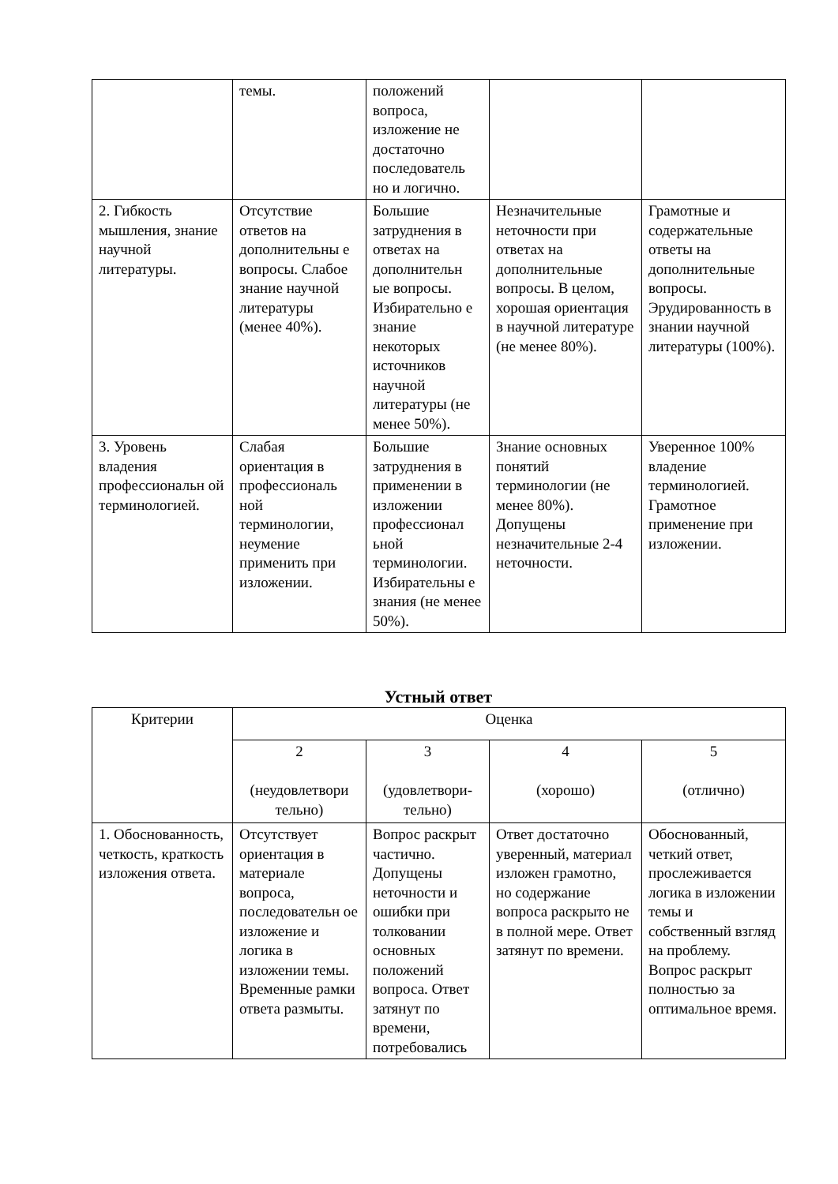| | темы. | положений вопроса, изложение не достаточно последователь но и логично. | | |
| 2. Гибкость мышления, знание научной литературы. | Отсутствие ответов на дополнительны е вопросы. Слабое знание научной литературы (менее 40%). | Большие затруднения в ответах на дополнительн ые вопросы. Избирательно е знание некоторых источников научной литературы (не менее 50%). | Незначительные неточности при ответах на дополнительные вопросы. В целом, хорошая ориентация в научной литературе (не менее 80%). | Грамотные и содержательные ответы на дополнительные вопросы. Эрудированность в знании научной литературы (100%). |
| 3. Уровень владения профессиональн ой терминологией. | Слабая ориентация в профессиональ ной терминологии, неумение применить при изложении. | Большие затруднения в применении в изложении профессионал ьной терминологии. Избирательны е знания (не менее 50%). | Знание основных понятий терминологии (не менее 80%). Допущены незначительные 2-4 неточности. | Уверенное 100% владение терминологией. Грамотное применение при изложении. |
Устный ответ
| Критерии | Оценка | | | |
| --- | --- | --- | --- | --- |
| | 2 (неудовлетвори тельно) | 3 (удовлетвори-тельно) | 4 (хорошо) | 5 (отлично) |
| 1. Обоснованность, четкость, краткость изложения ответа. | Отсутствует ориентация в материале вопроса, последовательн ое изложение и логика в изложении темы. Временные рамки ответа размыты. | Вопрос раскрыт частично. Допущены неточности и ошибки при толковании основных положений вопроса. Ответ затянут по времени, потребовались | Ответ достаточно уверенный, материал изложен грамотно, но содержание вопроса раскрыто не в полной мере. Ответ затянут по времени. | Обоснованный, четкий ответ, прослеживается логика в изложении темы и собственный взгляд на проблему. Вопрос раскрыт полностью за оптимальное время. |